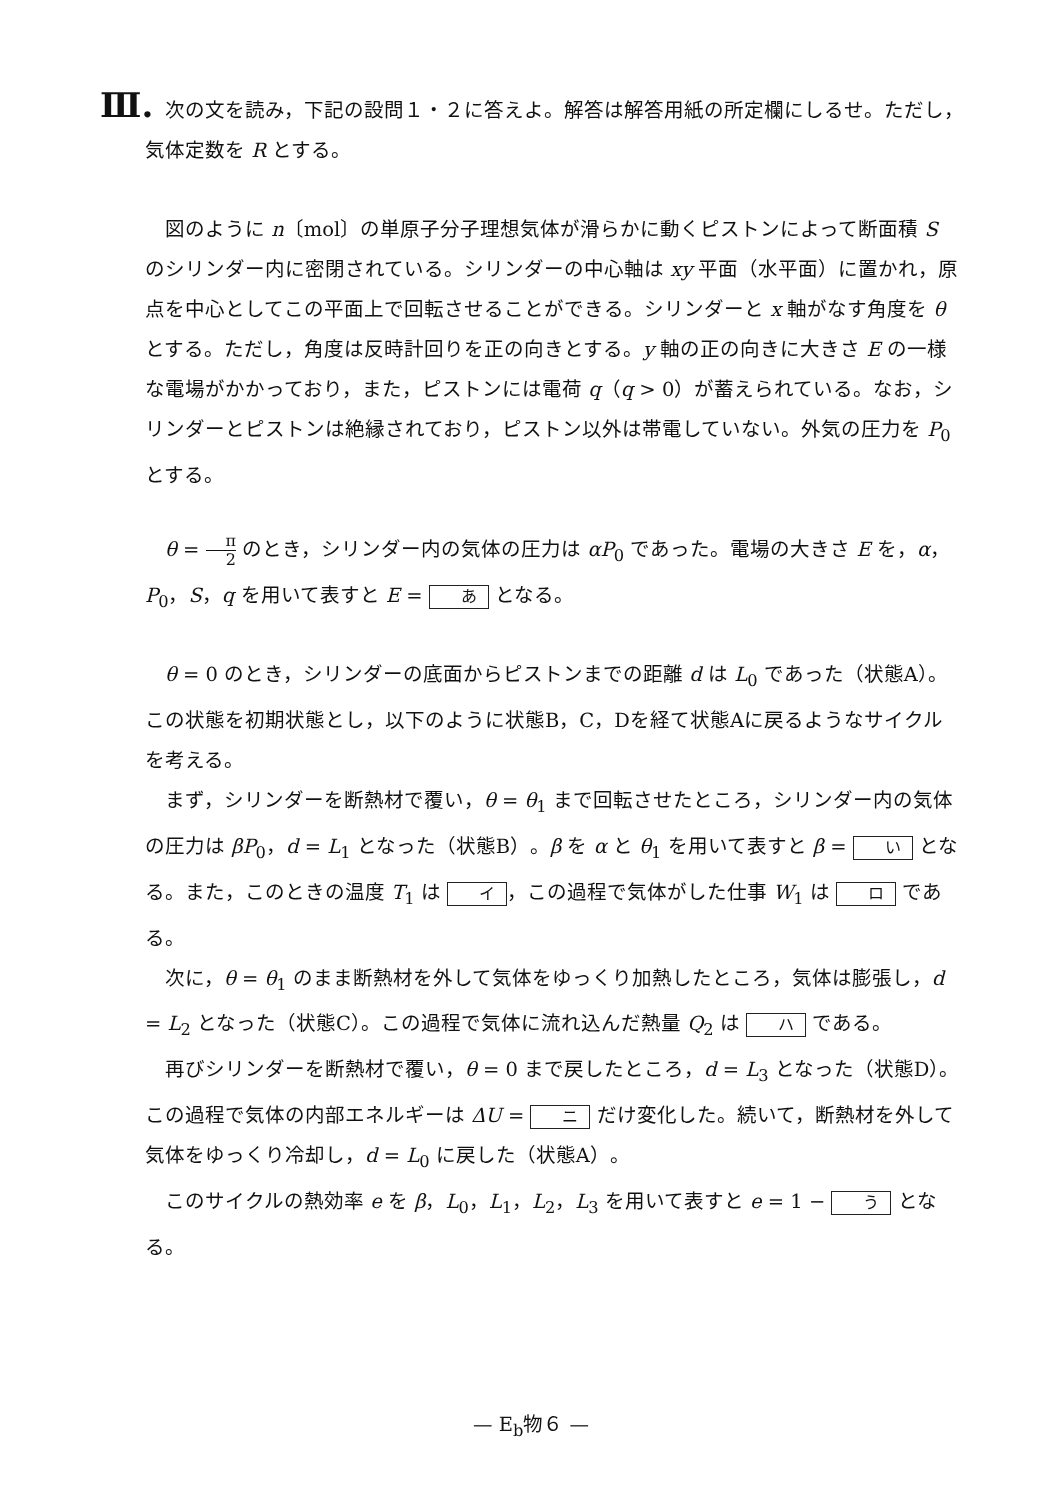Ⅲ. 次の文を読み，下記の設問１・２に答えよ。解答は解答用紙の所定欄にしるせ。ただし，
気体定数を R とする。
図のように n〔mol〕の単原子分子理想気体が滑らかに動くピストンによって断面積 S のシリンダー内に密閉されている。シリンダーの中心軸は xy 平面（水平面）に置かれ，原点を中心としてこの平面上で回転させることができる。シリンダーと x 軸がなす角度を θ とする。ただし，角度は反時計回りを正の向きとする。y 軸の正の向きに大きさ E の一様な電場がかかっており，また，ピストンには電荷 q（q > 0）が蓄えられている。なお，シリンダーとピストンは絶縁されており，ピストン以外は帯電していない。外気の圧力を P<sub>0</sub> とする。
θ = π 2 のとき，シリンダー内の気体の圧力は αP<sub>0</sub> であった。電場の大きさ E を，α，P<sub>0</sub>，S，q を用いて表すと E = あ となる。
θ = 0 のとき，シリンダーの底面からピストンまでの距離 d は L<sub>0</sub> であった（状態A）。この状態を初期状態とし，以下のように状態B，C，Dを経て状態Aに戻るようなサイクルを考える。
まず，シリンダーを断熱材で覆い，θ = θ<sub>1</sub> まで回転させたところ，シリンダー内の気体の圧力は βP<sub>0</sub>，d = L<sub>1</sub> となった（状態B）。β を α と θ<sub>1</sub> を用いて表すと β = い となる。また，このときの温度 T<sub>1</sub> は イ ，この過程で気体がした仕事 W<sub>1</sub> は ロ である。
次に，θ = θ<sub>1</sub> のまま断熱材を外して気体をゆっくり加熱したところ，気体は膨張し，d = L<sub>2</sub> となった（状態C）。この過程で気体に流れ込んだ熱量 Q<sub>2</sub> は ハ である。
再びシリンダーを断熱材で覆い，θ = 0 まで戻したところ，d = L<sub>3</sub> となった（状態D）。この過程で気体の内部エネルギーは ΔU = ニ だけ変化した。続いて，断熱材を外して気体をゆっくり冷却し，d = L<sub>0</sub> に戻した（状態A）。
このサイクルの熱効率 e を β，L<sub>0</sub>，L<sub>1</sub>，L<sub>2</sub>，L<sub>3</sub> を用いて表すと e = 1 − う となる。
— E<sub>b</sub>物６ —